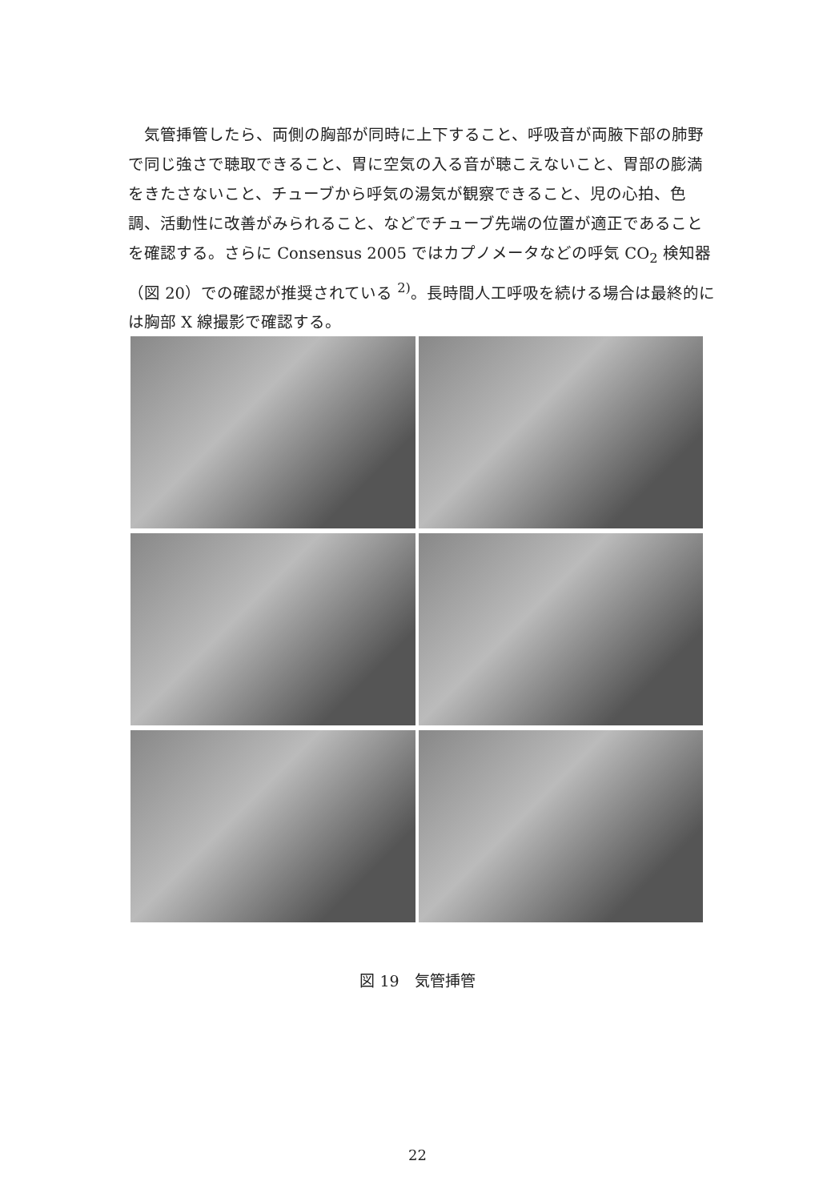気管挿管したら、両側の胸部が同時に上下すること、呼吸音が両腋下部の肺野で同じ強さで聴取できること、胃に空気の入る音が聴こえないこと、胃部の膨満をきたさないこと、チューブから呼気の湯気が観察できること、児の心拍、色調、活動性に改善がみられること、などでチューブ先端の位置が適正であることを確認する。さらに Consensus 2005 ではカプノメータなどの呼気 CO<sub>2</sub> 検知器（図 20）での確認が推奨されている <sup>2)</sup>。長時間人工呼吸を続ける場合は最終的には胸部 X 線撮影で確認する。
図 19　気管挿管
22